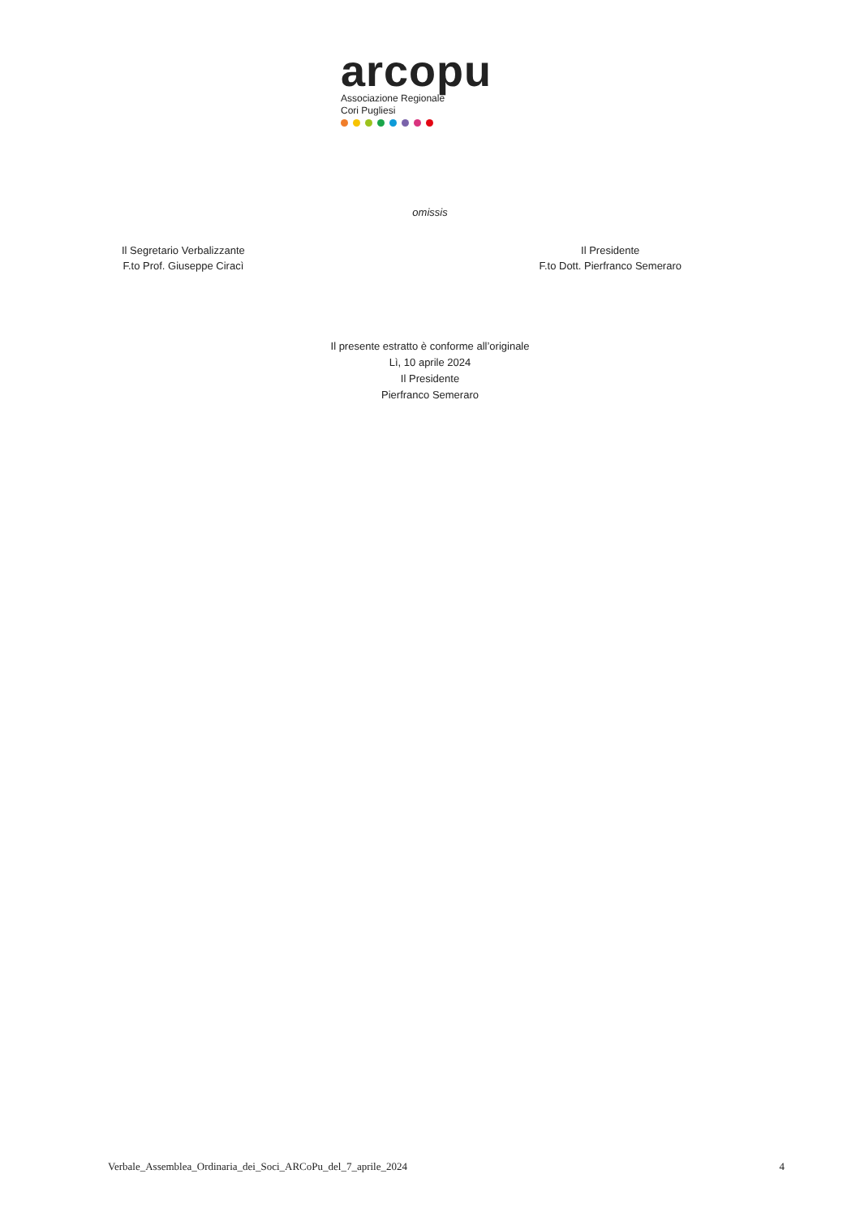arcopu
Associazione Regionale
Cori Pugliesi
omissis
Il Segretario Verbalizzante
F.to Prof. Giuseppe Ciracì
Il Presidente
F.to Dott. Pierfranco Semeraro
Il presente estratto è conforme all’originale
Lì, 10 aprile 2024
Il Presidente
Pierfranco Semeraro
Verbale_Assemblea_Ordinaria_dei_Soci_ARCoPu_del_7_aprile_2024 4